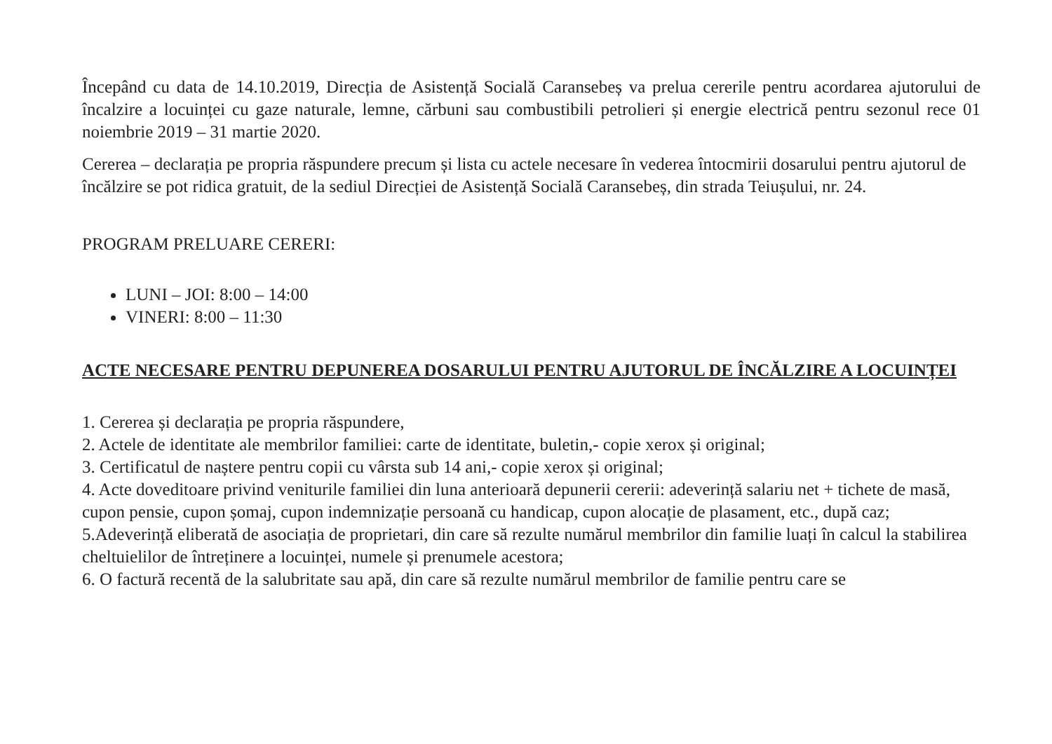Începând cu data de 14.10.2019, Direcția de Asistență Socială Caransebeș va prelua cererile pentru acordarea ajutorului de încalzire a locuinței cu gaze naturale, lemne, cărbuni sau combustibili petrolieri și energie electrică pentru sezonul rece 01 noiembrie 2019 – 31 martie 2020.
Cererea – declarația pe propria răspundere precum și lista cu actele necesare în vederea întocmirii dosarului pentru ajutorul de încălzire se pot ridica gratuit, de la sediul Direcției de Asistență Socială Caransebeș, din strada Teiușului, nr. 24.
PROGRAM PRELUARE CERERI:
LUNI – JOI: 8:00 – 14:00
VINERI: 8:00 – 11:30
ACTE NECESARE PENTRU DEPUNEREA DOSARULUI PENTRU AJUTORUL DE ÎNCĂLZIRE A LOCUINȚEI
1. Cererea și declarația pe propria răspundere,
2. Actele de identitate ale membrilor familiei: carte de identitate, buletin,- copie xerox și original;
3. Certificatul de naștere pentru copii cu vârsta sub 14 ani,- copie xerox și original;
4. Acte doveditoare privind veniturile familiei din luna anterioară depunerii cererii: adeverință salariu net + tichete de masă, cupon pensie, cupon șomaj, cupon indemnizație persoană cu handicap, cupon alocație de plasament, etc., după caz;
5.Adeverință eliberată de asociația de proprietari, din care să rezulte numărul membrilor din familie luați în calcul la stabilirea cheltuielilor de întreținere a locuinței, numele și prenumele acestora;
6. O factură recentă de la salubritate sau apă, din care să rezulte numărul membrilor de familie pentru care se